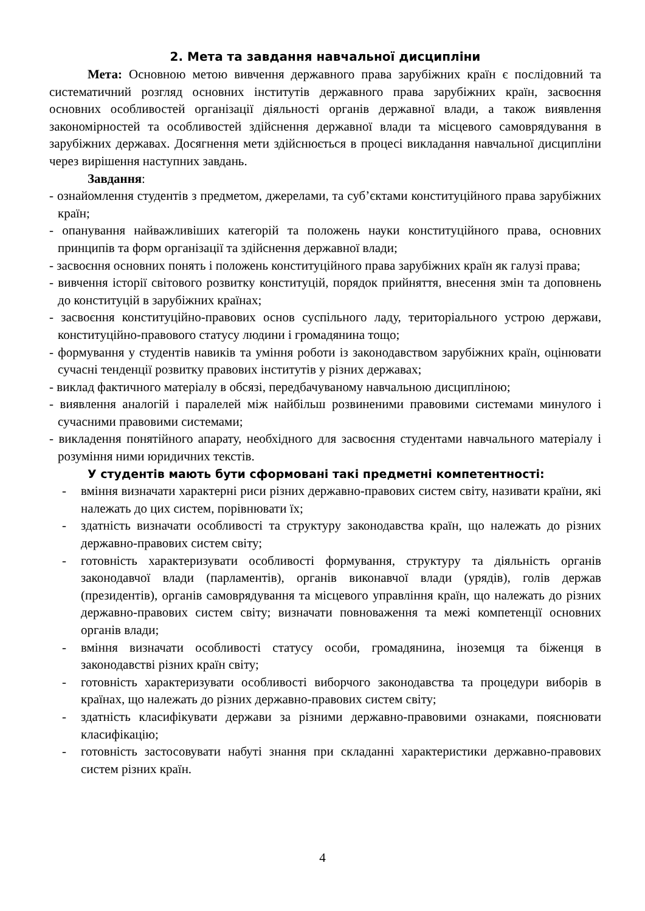2. Мета та завдання навчальної дисципліни
Мета: Основною метою вивчення державного права зарубіжних країн є послідовний та систематичний розгляд основних інститутів державного права зарубіжних країн, засвоєння основних особливостей організації діяльності органів державної влади, а також виявлення закономірностей та особливостей здійснення державної влади та місцевого самоврядування в зарубіжних державах. Досягнення мети здійснюється в процесі викладання навчальної дисципліни через вирішення наступних завдань.
Завдання:
- ознайомлення студентів з предметом, джерелами, та суб’єктами конституційного права зарубіжних країн;
- опанування найважливіших категорій та положень науки конституційного права, основних принципів та форм організації та здійснення державної влади;
- засвоєння основних понять і положень конституційного права зарубіжних країн як галузі права;
- вивчення історії світового розвитку конституцій, порядок прийняття, внесення змін та доповнень до конституцій в зарубіжних країнах;
- засвоєння конституційно-правових основ суспільного ладу, територіального устрою держави, конституційно-правового статусу людини і громадянина тощо;
- формування у студентів навиків та уміння роботи із законодавством зарубіжних країн, оцінювати сучасні тенденції розвитку правових інститутів у різних державах;
- виклад фактичного матеріалу в обсязі, передбачуваному навчальною дисципліною;
- виявлення аналогій і паралелей між найбільш розвиненими правовими системами минулого і сучасними правовими системами;
- викладення понятійного апарату, необхідного для засвоєння студентами навчального матеріалу і розуміння ними юридичних текстів.
У студентів мають бути сформовані такі предметні компетентності:
- вміння визначати характерні риси різних державно-правових систем світу, називати країни, які належать до цих систем, порівнювати їх;
- здатність визначати особливості та структуру законодавства країн, що належать до різних державно-правових систем світу;
- готовність характеризувати особливості формування, структуру та діяльність органів законодавчої влади (парламентів), органів виконавчої влади (урядів), голів держав (президентів), органів самоврядування та місцевого управління країн, що належать до різних державно-правових систем світу; визначати повноваження та межі компетенції основних органів влади;
- вміння визначати особливості статусу особи, громадянина, іноземця та біженця в законодавстві різних країн світу;
- готовність характеризувати особливості виборчого законодавства та процедури виборів в країнах, що належать до різних державно-правових систем світу;
- здатність класифікувати держави за різними державно-правовими ознаками, пояснювати класифікацію;
- готовність застосовувати набуті знання при складанні характеристики державно-правових систем різних країн.
4